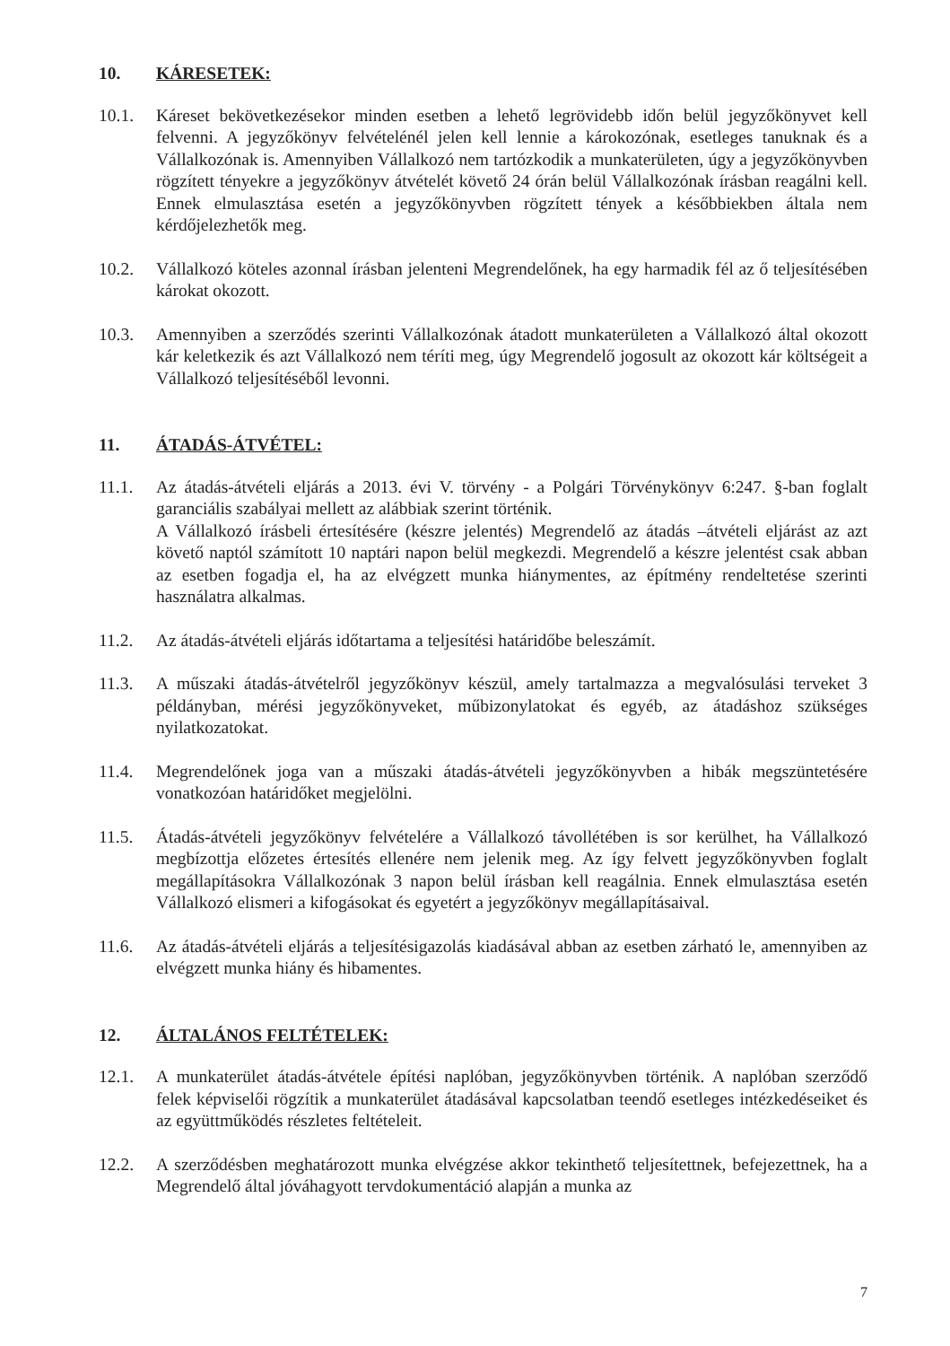10. KÁRESETEK:
10.1. Káreset bekövetkezésekor minden esetben a lehető legrövidebb időn belül jegyzőkönyvet kell felvenni. A jegyzőkönyv felvételénél jelen kell lennie a károkozónak, esetleges tanuknak és a Vállalkozónak is. Amennyiben Vállalkozó nem tartózkodik a munkaterületen, úgy a jegyzőkönyvben rögzített tényekre a jegyzőkönyv átvételét követő 24 órán belül Vállalkozónak írásban reagálni kell. Ennek elmulasztása esetén a jegyzőkönyvben rögzített tények a későbbiekben általa nem kérdőjelezhetők meg.
10.2. Vállalkozó köteles azonnal írásban jelenteni Megrendelőnek, ha egy harmadik fél az ő teljesítésében károkat okozott.
10.3. Amennyiben a szerződés szerinti Vállalkozónak átadott munkaterületen a Vállalkozó által okozott kár keletkezik és azt Vállalkozó nem téríti meg, úgy Megrendelő jogosult az okozott kár költségeit a Vállalkozó teljesítéséből levonni.
11. ÁTADÁS-ÁTVÉTEL:
11.1. Az átadás-átvételi eljárás a 2013. évi V. törvény - a Polgári Törvénykönyv 6:247. §-ban foglalt garanciális szabályai mellett az alábbiak szerint történik.
A Vállalkozó írásbeli értesítésére (készre jelentés) Megrendelő az átadás –átvételi eljárást az azt követő naptól számított 10 naptári napon belül megkezdi. Megrendelő a készre jelentést csak abban az esetben fogadja el, ha az elvégzett munka hiánymentes, az építmény rendeltetése szerinti használatra alkalmas.
11.2. Az átadás-átvételi eljárás időtartama a teljesítési határidőbe beleszámít.
11.3. A műszaki átadás-átvételről jegyzőkönyv készül, amely tartalmazza a megvalósulási terveket 3 példányban, mérési jegyzőkönyveket, műbizonylatokat és egyéb, az átadáshoz szükséges nyilatkozatokat.
11.4. Megrendelőnek joga van a műszaki átadás-átvételi jegyzőkönyvben a hibák megszüntetésére vonatkozóan határidőket megjelölni.
11.5. Átadás-átvételi jegyzőkönyv felvételére a Vállalkozó távollétében is sor kerülhet, ha Vállalkozó megbízottja előzetes értesítés ellenére nem jelenik meg. Az így felvett jegyzőkönyvben foglalt megállapításokra Vállalkozónak 3 napon belül írásban kell reagálnia. Ennek elmulasztása esetén Vállalkozó elismeri a kifogásokat és egyetért a jegyzőkönyv megállapításaival.
11.6. Az átadás-átvételi eljárás a teljesítésigazolás kiadásával abban az esetben zárható le, amennyiben az elvégzett munka hiány és hibamentes.
12. ÁLTALÁNOS FELTÉTELEK:
12.1. A munkaterület átadás-átvétele építési naplóban, jegyzőkönyvben történik. A naplóban szerződő felek képviselői rögzítik a munkaterület átadásával kapcsolatban teendő esetleges intézkedéseiket és az együttműködés részletes feltételeit.
12.2. A szerződésben meghatározott munka elvégzése akkor tekinthető teljesítettnek, befejezettnek, ha a Megrendelő által jóváhagyott tervdokumentáció alapján a munka az
7